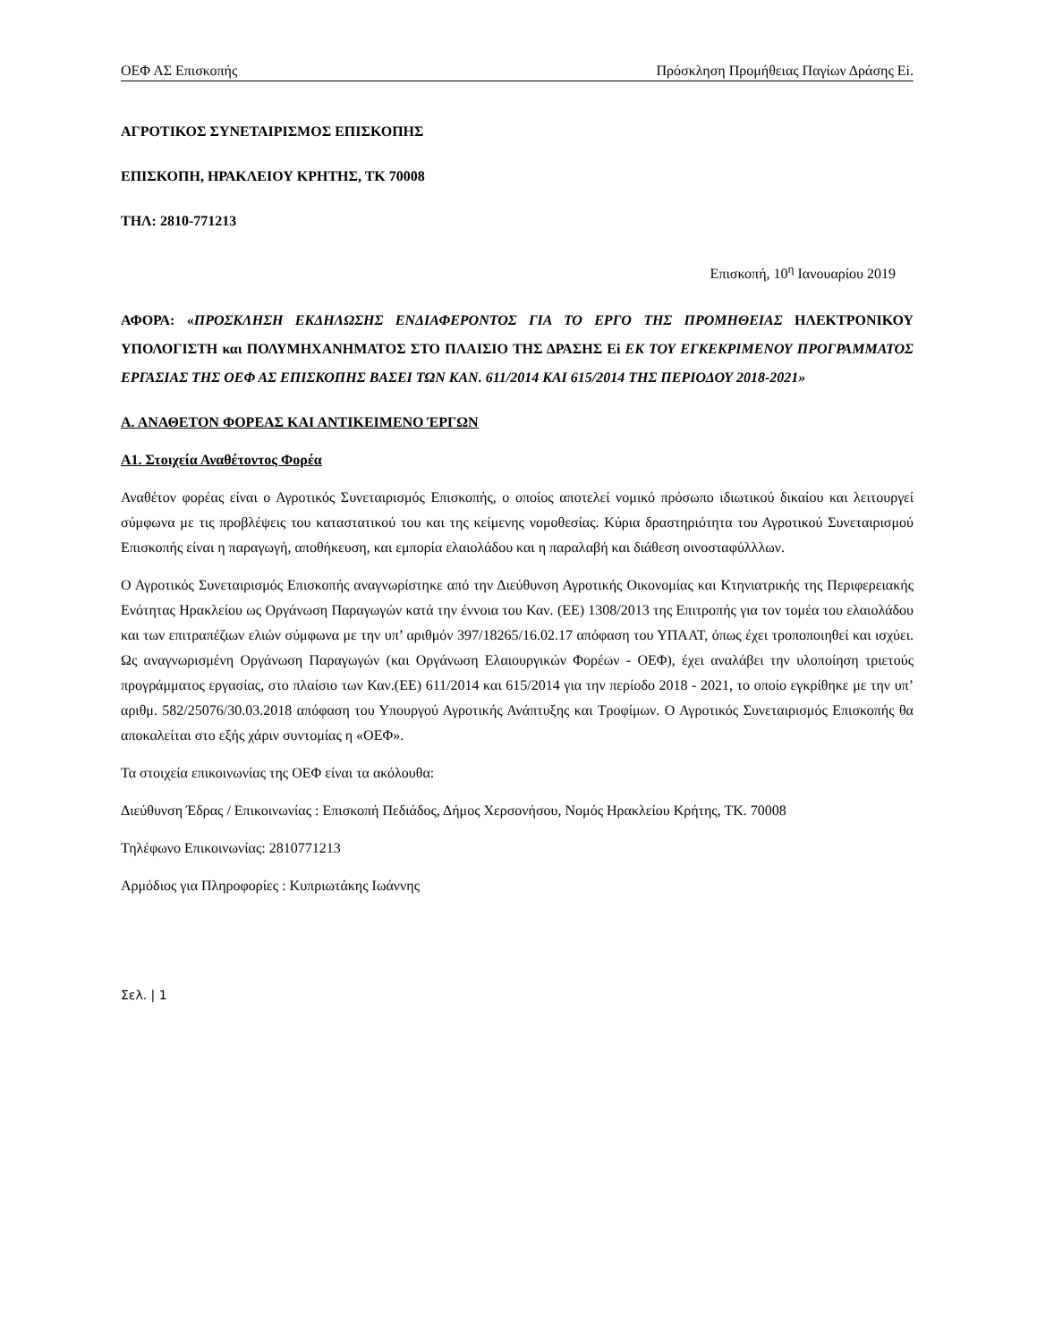ΟΕΦ ΑΣ Επισκοπής Πρόσκληση Προμήθειας Παγίων Δράσης Ei.
ΑΓΡΟΤΙΚΟΣ ΣΥΝΕΤΑΙΡΙΣΜΟΣ ΕΠΙΣΚΟΠΗΣ
ΕΠΙΣΚΟΠΗ, ΗΡΑΚΛΕΙΟΥ ΚΡΗΤΗΣ, ΤΚ 70008
ΤΗΛ: 2810-771213
Επισκοπή, 10<sup>η</sup> Ιανουαρίου 2019
ΑΦΟΡΑ: «ΠΡΟΣΚΛΗΣΗ ΕΚΔΗΛΩΣΗΣ ΕΝΔΙΑΦΕΡΟΝΤΟΣ ΓΙΑ ΤΟ ΕΡΓΟ ΤΗΣ ΠΡΟΜΗΘΕΙΑΣ ΗΛΕΚΤΡΟΝΙΚΟΥ ΥΠΟΛΟΓΙΣΤΗ και ΠΟΛΥΜΗΧΑΝΗΜΑΤΟΣ ΣΤΟ ΠΛΑΙΣΙΟ ΤΗΣ ΔΡΑΣΗΣ Ei ΕΚ ΤΟΥ ΕΓΚΕΚΡΙΜΕΝΟΥ ΠΡΟΓΡΑΜΜΑΤΟΣ ΕΡΓΑΣΙΑΣ ΤΗΣ ΟΕΦ ΑΣ ΕΠΙΣΚΟΠΗΣ ΒΑΣΕΙ ΤΩΝ ΚΑΝ. 611/2014 ΚΑΙ 615/2014 ΤΗΣ ΠΕΡΙΟΔΟΥ 2018-2021»
Α. ΑΝΑΘΕΤΟΝ ΦΟΡΕΑΣ ΚΑΙ ΑΝΤΙΚΕΙΜΕΝΟ ΈΡΓΩΝ
Α1. Στοιχεία Αναθέτοντος Φορέα
Αναθέτον φορέας είναι ο Αγροτικός Συνεταιρισμός Επισκοπής, ο οποίος αποτελεί νομικό πρόσωπο ιδιωτικού δικαίου και λειτουργεί σύμφωνα με τις προβλέψεις του καταστατικού του και της κείμενης νομοθεσίας. Κύρια δραστηριότητα του Αγροτικού Συνεταιρισμού Επισκοπής είναι η παραγωγή, αποθήκευση, και εμπορία ελαιολάδου και η παραλαβή και διάθεση οινοσταφύλλλων.
Ο Αγροτικός Συνεταιρισμός Επισκοπής αναγνωρίστηκε από την Διεύθυνση Αγροτικής Οικονομίας και Κτηνιατρικής της Περιφερειακής Ενότητας Ηρακλείου ως Οργάνωση Παραγωγών κατά την έννοια του Καν. (ΕΕ) 1308/2013 της Επιτροπής για τον τομέα του ελαιολάδου και των επιτραπέζιων ελιών σύμφωνα με την υπ’ αριθμόν 397/18265/16.02.17 απόφαση του ΥΠΑΑΤ, όπως έχει τροποποιηθεί και ισχύει. Ως αναγνωρισμένη Οργάνωση Παραγωγών (και Οργάνωση Ελαιουργικών Φορέων - ΟΕΦ), έχει αναλάβει την υλοποίηση τριετούς προγράμματος εργασίας, στο πλαίσιο των Καν.(ΕΕ) 611/2014 και 615/2014 για την περίοδο 2018 - 2021, το οποίο εγκρίθηκε με την υπ’ αριθμ. 582/25076/30.03.2018 απόφαση του Υπουργού Αγροτικής Ανάπτυξης και Τροφίμων. Ο Αγροτικός Συνεταιρισμός Επισκοπής θα αποκαλείται στο εξής χάριν συντομίας η «ΟΕΦ».
Τα στοιχεία επικοινωνίας της ΟΕΦ είναι τα ακόλουθα:
Διεύθυνση Έδρας / Επικοινωνίας : Επισκοπή Πεδιάδος, Δήμος Χερσονήσου, Νομός Ηρακλείου Κρήτης, ΤΚ. 70008
Τηλέφωνο Επικοινωνίας: 2810771213
Αρμόδιος για Πληροφορίες : Κυπριωτάκης Ιωάννης
Σελ. | 1